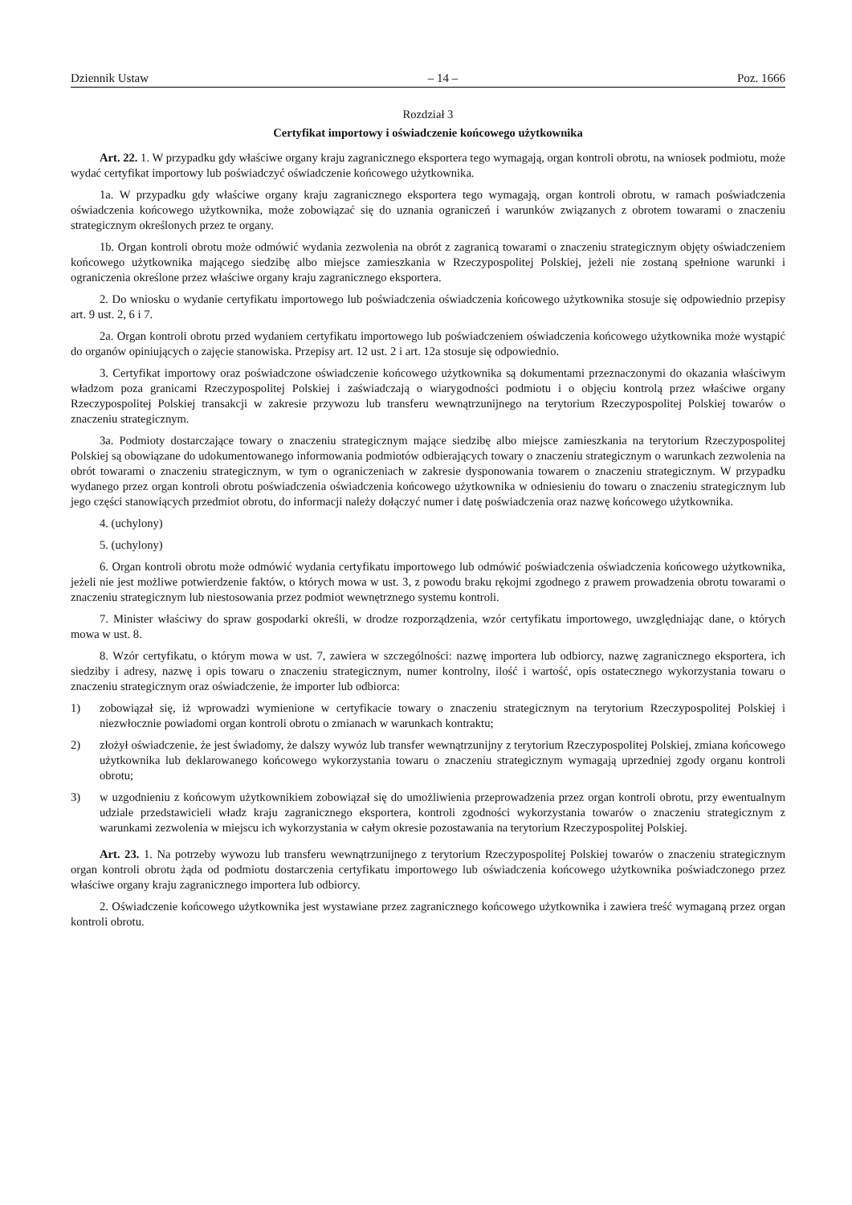Dziennik Ustaw – 14 – Poz. 1666
Rozdział 3
Certyfikat importowy i oświadczenie końcowego użytkownika
Art. 22. 1. W przypadku gdy właściwe organy kraju zagranicznego eksportera tego wymagają, organ kontroli obrotu, na wniosek podmiotu, może wydać certyfikat importowy lub poświadczyć oświadczenie końcowego użytkownika.
1a. W przypadku gdy właściwe organy kraju zagranicznego eksportera tego wymagają, organ kontroli obrotu, w ramach poświadczenia oświadczenia końcowego użytkownika, może zobowiązać się do uznania ograniczeń i warunków związanych z obrotem towarami o znaczeniu strategicznym określonych przez te organy.
1b. Organ kontroli obrotu może odmówić wydania zezwolenia na obrót z zagranicą towarami o znaczeniu strategicznym objęty oświadczeniem końcowego użytkownika mającego siedzibę albo miejsce zamieszkania w Rzeczypospolitej Polskiej, jeżeli nie zostaną spełnione warunki i ograniczenia określone przez właściwe organy kraju zagranicznego eksportera.
2. Do wniosku o wydanie certyfikatu importowego lub poświadczenia oświadczenia końcowego użytkownika stosuje się odpowiednio przepisy art. 9 ust. 2, 6 i 7.
2a. Organ kontroli obrotu przed wydaniem certyfikatu importowego lub poświadczeniem oświadczenia końcowego użytkownika może wystąpić do organów opiniujących o zajęcie stanowiska. Przepisy art. 12 ust. 2 i art. 12a stosuje się odpowiednio.
3. Certyfikat importowy oraz poświadczone oświadczenie końcowego użytkownika są dokumentami przeznaczonymi do okazania właściwym władzom poza granicami Rzeczypospolitej Polskiej i zaświadczają o wiarygodności podmiotu i o objęciu kontrolą przez właściwe organy Rzeczypospolitej Polskiej transakcji w zakresie przywozu lub transferu wewnątrzunijnego na terytorium Rzeczypospolitej Polskiej towarów o znaczeniu strategicznym.
3a. Podmioty dostarczające towary o znaczeniu strategicznym mające siedzibę albo miejsce zamieszkania na terytorium Rzeczypospolitej Polskiej są obowiązane do udokumentowanego informowania podmiotów odbierających towary o znaczeniu strategicznym o warunkach zezwolenia na obrót towarami o znaczeniu strategicznym, w tym o ograniczeniach w zakresie dysponowania towarem o znaczeniu strategicznym. W przypadku wydanego przez organ kontroli obrotu poświadczenia oświadczenia końcowego użytkownika w odniesieniu do towaru o znaczeniu strategicznym lub jego części stanowiących przedmiot obrotu, do informacji należy dołączyć numer i datę poświadczenia oraz nazwę końcowego użytkownika.
4. (uchylony)
5. (uchylony)
6. Organ kontroli obrotu może odmówić wydania certyfikatu importowego lub odmówić poświadczenia oświadczenia końcowego użytkownika, jeżeli nie jest możliwe potwierdzenie faktów, o których mowa w ust. 3, z powodu braku rękojmi zgodnego z prawem prowadzenia obrotu towarami o znaczeniu strategicznym lub niestosowania przez podmiot wewnętrznego systemu kontroli.
7. Minister właściwy do spraw gospodarki określi, w drodze rozporządzenia, wzór certyfikatu importowego, uwzględniając dane, o których mowa w ust. 8.
8. Wzór certyfikatu, o którym mowa w ust. 7, zawiera w szczególności: nazwę importera lub odbiorcy, nazwę zagranicznego eksportera, ich siedziby i adresy, nazwę i opis towaru o znaczeniu strategicznym, numer kontrolny, ilość i wartość, opis ostatecznego wykorzystania towaru o znaczeniu strategicznym oraz oświadczenie, że importer lub odbiorca:
1) zobowiązał się, iż wprowadzi wymienione w certyfikacie towary o znaczeniu strategicznym na terytorium Rzeczypospolitej Polskiej i niezwłocznie powiadomi organ kontroli obrotu o zmianach w warunkach kontraktu;
2) złożył oświadczenie, że jest świadomy, że dalszy wywóz lub transfer wewnątrzunijny z terytorium Rzeczypospolitej Polskiej, zmiana końcowego użytkownika lub deklarowanego końcowego wykorzystania towaru o znaczeniu strategicznym wymagają uprzedniej zgody organu kontroli obrotu;
3) w uzgodnieniu z końcowym użytkownikiem zobowiązał się do umożliwienia przeprowadzenia przez organ kontroli obrotu, przy ewentualnym udziale przedstawicieli władz kraju zagranicznego eksportera, kontroli zgodności wykorzystania towarów o znaczeniu strategicznym z warunkami zezwolenia w miejscu ich wykorzystania w całym okresie pozostawania na terytorium Rzeczypospolitej Polskiej.
Art. 23. 1. Na potrzeby wywozu lub transferu wewnątrzunijnego z terytorium Rzeczypospolitej Polskiej towarów o znaczeniu strategicznym organ kontroli obrotu żąda od podmiotu dostarczenia certyfikatu importowego lub oświadczenia końcowego użytkownika poświadczonego przez właściwe organy kraju zagranicznego importera lub odbiorcy.
2. Oświadczenie końcowego użytkownika jest wystawiane przez zagranicznego końcowego użytkownika i zawiera treść wymaganą przez organ kontroli obrotu.